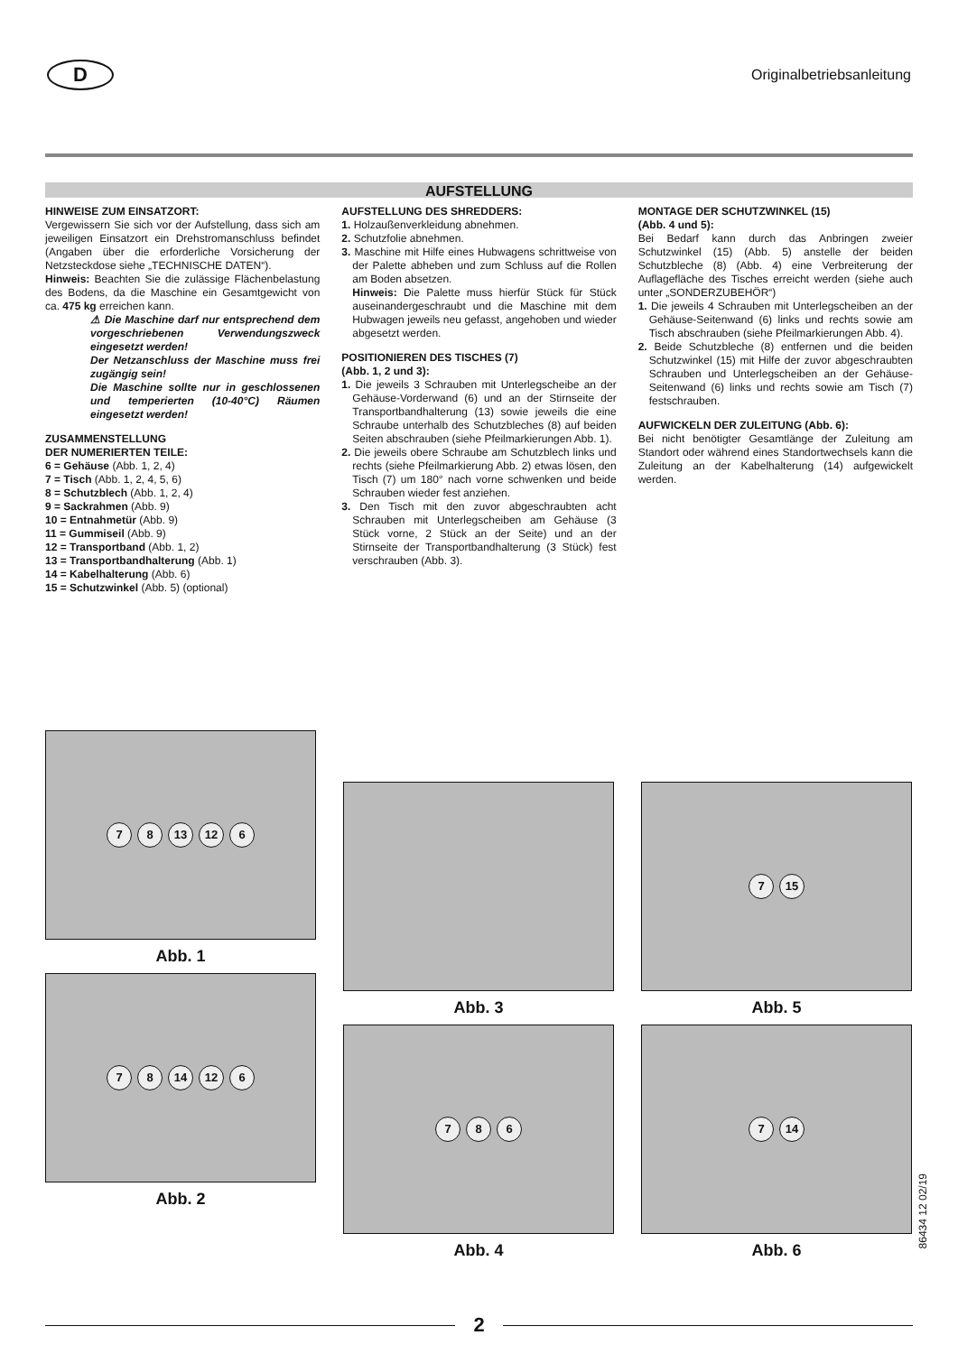D
Originalbetriebsanleitung
AUFSTELLUNG
HINWEISE ZUM EINSATZORT:
Vergewissern Sie sich vor der Aufstellung, dass sich am jeweiligen Einsatzort ein Drehstromanschluss befindet (Angaben über die erforderliche Vorsicherung der Netzsteckdose siehe „TECHNISCHE DATEN“).
Hinweis: Beachten Sie die zulässige Flächenbelastung des Bodens, da die Maschine ein Gesamtgewicht von ca. 475 kg erreichen kann.
⚠ Die Maschine darf nur entsprechend dem vorgeschriebenen Verwendungszweck eingesetzt werden!
Der Netzanschluss der Maschine muss frei zugängig sein!
Die Maschine sollte nur in geschlossenen und temperierten (10-40°C) Räumen eingesetzt werden!
ZUSAMMENSTELLUNG
DER NUMERIERTEN TEILE:
6 = Gehäuse (Abb. 1, 2, 4)
7 = Tisch (Abb. 1, 2, 4, 5, 6)
8 = Schutzblech (Abb. 1, 2, 4)
9 = Sackrahmen (Abb. 9)
10 = Entnahmetür (Abb. 9)
11 = Gummiseil (Abb. 9)
12 = Transportband (Abb. 1, 2)
13 = Transportbandhalterung (Abb. 1)
14 = Kabelhalterung (Abb. 6)
15 = Schutzwinkel (Abb. 5) (optional)
AUFSTELLUNG DES SHREDDERS:
1. Holzaußenverkleidung abnehmen.
2. Schutzfolie abnehmen.
3. Maschine mit Hilfe eines Hubwagens schrittweise von der Palette abheben und zum Schluss auf die Rollen am Boden absetzen.
Hinweis: Die Palette muss hierfür Stück für Stück auseinandergeschraubt und die Maschine mit dem Hubwagen jeweils neu gefasst, angehoben und wieder abgesetzt werden.
POSITIONIEREN DES TISCHES (7)
(Abb. 1, 2 und 3):
1. Die jeweils 3 Schrauben mit Unterlegscheibe an der Gehäuse-Vorderwand (6) und an der Stirnseite der Transportbandhalterung (13) sowie jeweils die eine Schraube unterhalb des Schutzbleches (8) auf beiden Seiten abschrauben (siehe Pfeilmarkierungen Abb. 1).
2. Die jeweils obere Schraube am Schutzblech links und rechts (siehe Pfeilmarkierung Abb. 2) etwas lösen, den Tisch (7) um 180° nach vorne schwenken und beide Schrauben wieder fest anziehen.
3. Den Tisch mit den zuvor abgeschraubten acht Schrauben mit Unterlegscheiben am Gehäuse (3 Stück vorne, 2 Stück an der Seite) und an der Stirnseite der Transportbandhalterung (3 Stück) fest verschrauben (Abb. 3).
MONTAGE DER SCHUTZWINKEL (15)
(Abb. 4 und 5):
Bei Bedarf kann durch das Anbringen zweier Schutzwinkel (15) (Abb. 5) anstelle der beiden Schutzbleche (8) (Abb. 4) eine Verbreiterung der Auflagefläche des Tisches erreicht werden (siehe auch unter „SONDERZUBEHÖR“)
1. Die jeweils 4 Schrauben mit Unterlegscheiben an der Gehäuse-Seitenwand (6) links und rechts sowie am Tisch abschrauben (siehe Pfeilmarkierungen Abb. 4).
2. Beide Schutzbleche (8) entfernen und die beiden Schutzwinkel (15) mit Hilfe der zuvor abgeschraubten Schrauben und Unterlegscheiben an der Gehäuse-Seitenwand (6) links und rechts sowie am Tisch (7) festschrauben.
AUFWICKELN DER ZULEITUNG (Abb. 6):
Bei nicht benötigter Gesamtlänge der Zuleitung am Standort oder während eines Standortwechsels kann die Zuleitung an der Kabelhalterung (14) aufgewickelt werden.
7 8 13 12 6
Abb. 1
7 8 14 12 6
Abb. 2
Abb. 3
7 8 6
Abb. 4
7 15
Abb. 5
7 14
Abb. 6
86434 12 02/19
2